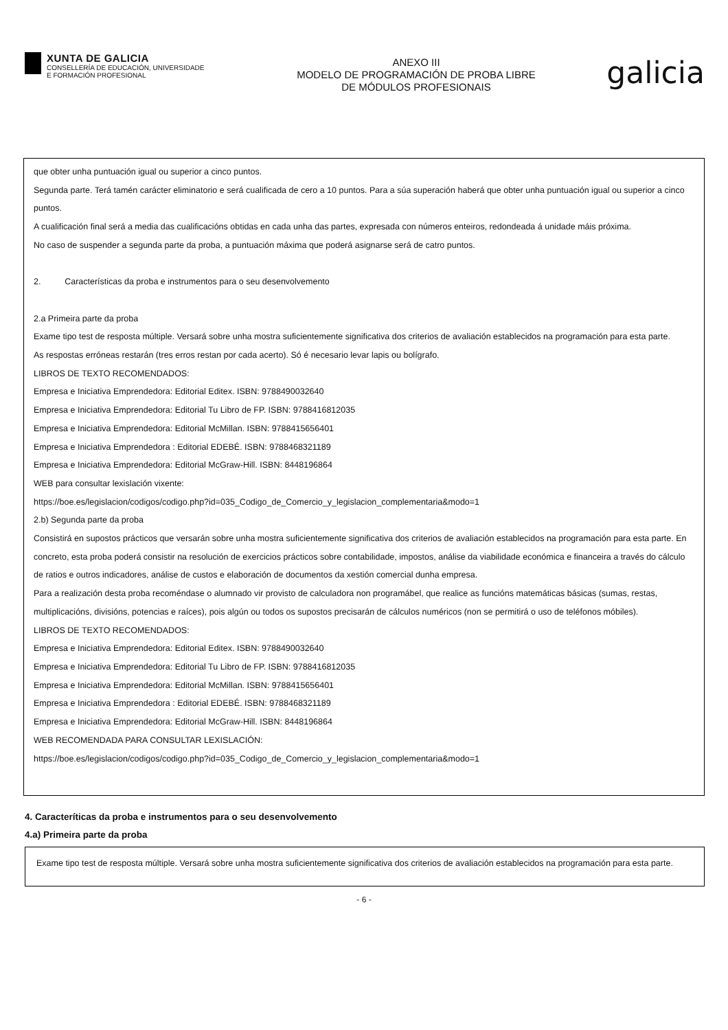XUNTA DE GALICIA
CONSELLERÍA DE EDUCACIÓN, UNIVERSIDADE
E FORMACIÓN PROFESIONAL
ANEXO III
MODELO DE PROGRAMACIÓN DE PROBA LIBRE
DE MÓDULOS PROFESIONAIS
galicia
que obter unha puntuación igual ou superior a cinco puntos.
Segunda parte. Terá tamén carácter eliminatorio e será cualificada de cero a 10 puntos. Para a súa superación haberá que obter unha puntuación igual ou superior a cinco puntos.
A cualificación final será a media das cualificacións obtidas en cada unha das partes, expresada con números enteiros, redondeada á unidade máis próxima.
No caso de suspender a segunda parte da proba, a puntuación máxima que poderá asignarse será de catro puntos.
2. Características da proba e instrumentos para o seu desenvolvemento
2.a Primeira parte da proba
Exame tipo test de resposta múltiple. Versará sobre unha mostra suficientemente significativa dos criterios de avaliación establecidos na programación para esta parte.
As respostas erróneas restarán (tres erros restan por cada acerto). Só é necesario levar lapis ou bolígrafo.
LIBROS DE TEXTO RECOMENDADOS:
Empresa e Iniciativa Emprendedora: Editorial Editex. ISBN: 9788490032640
Empresa e Iniciativa Emprendedora: Editorial Tu Libro de FP. ISBN: 9788416812035
Empresa e Iniciativa Emprendedora: Editorial McMillan. ISBN: 9788415656401
Empresa e Iniciativa Emprendedora : Editorial EDEBÉ. ISBN: 9788468321189
Empresa e Iniciativa Emprendedora: Editorial McGraw-Hill. ISBN: 8448196864
WEB para consultar lexislación vixente:
https://boe.es/legislacion/codigos/codigo.php?id=035_Codigo_de_Comercio_y_legislacion_complementaria&modo=1
2.b) Segunda parte da proba
Consistirá en supostos prácticos que versarán sobre unha mostra suficientemente significativa dos criterios de avaliación establecidos na programación para esta parte. En concreto, esta proba poderá consistir na resolución de exercicios prácticos sobre contabilidade, impostos, análise da viabilidade económica e financeira a través do cálculo de ratios e outros indicadores, análise de custos e elaboración de documentos da xestión comercial dunha empresa.
Para a realización desta proba recoméndase o alumnado vir provisto de calculadora non programábel, que realice as funcións matemáticas básicas (sumas, restas, multiplicacións, divisións, potencias e raíces), pois algún ou todos os supostos precisarán de cálculos numéricos (non se permitirá o uso de teléfonos móbiles).
LIBROS DE TEXTO RECOMENDADOS:
Empresa e Iniciativa Emprendedora: Editorial Editex. ISBN: 9788490032640
Empresa e Iniciativa Emprendedora: Editorial Tu Libro de FP. ISBN: 9788416812035
Empresa e Iniciativa Emprendedora: Editorial McMillan. ISBN: 9788415656401
Empresa e Iniciativa Emprendedora : Editorial EDEBÉ. ISBN: 9788468321189
Empresa e Iniciativa Emprendedora: Editorial McGraw-Hill. ISBN: 8448196864
WEB RECOMENDADA PARA CONSULTAR LEXISLACIÓN:
https://boe.es/legislacion/codigos/codigo.php?id=035_Codigo_de_Comercio_y_legislacion_complementaria&modo=1
4. Caracteríticas da proba e instrumentos para o seu desenvolvemento
4.a) Primeira parte da proba
Exame tipo test de resposta múltiple. Versará sobre unha mostra suficientemente significativa dos criterios de avaliación establecidos na programación para esta parte.
- 6 -